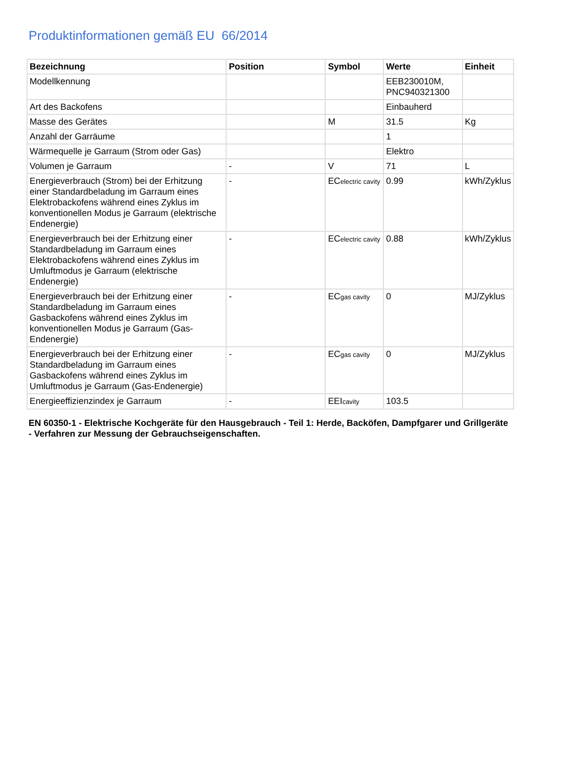Produktinformationen gemäß EU 66/2014
| Bezeichnung | Position | Symbol | Werte | Einheit |
| --- | --- | --- | --- | --- |
| Modellkennung | | | EEB230010M, PNC940321300 | |
| Art des Backofens | | | Einbauherd | |
| Masse des Gerätes | | M | 31.5 | Kg |
| Anzahl der Garräume | | | 1 | |
| Wärmequelle je Garraum (Strom oder Gas) | | | Elektro | |
| Volumen je Garraum | - | V | 71 | L |
| Energieverbrauch (Strom) bei der Erhitzung einer Standardbeladung im Garraum eines Elektrobackofens während eines Zyklus im konventionellen Modus je Garraum (elektrische Endenergie) | - | EC electric cavity | 0.99 | kWh/Zyklus |
| Energieverbrauch bei der Erhitzung einer Standardbeladung im Garraum eines Elektrobackofens während eines Zyklus im Umluftmodus je Garraum (elektrische Endenergie) | - | EC electric cavity | 0.88 | kWh/Zyklus |
| Energieverbrauch bei der Erhitzung einer Standardbeladung im Garraum eines Gasbackofens während eines Zyklus im konventionellen Modus je Garraum (Gas-Endenergie) | - | EC gas cavity | 0 | MJ/Zyklus |
| Energieverbrauch bei der Erhitzung einer Standardbeladung im Garraum eines Gasbackofens während eines Zyklus im Umluftmodus je Garraum (Gas-Endenergie) | - | EC gas cavity | 0 | MJ/Zyklus |
| Energieeffizienzindex je Garraum | - | EEI cavity | 103.5 | |
EN 60350-1 - Elektrische Kochgeräte für den Hausgebrauch - Teil 1: Herde, Backöfen, Dampfgarer und Grillgeräte - Verfahren zur Messung der Gebrauchseigenschaften.